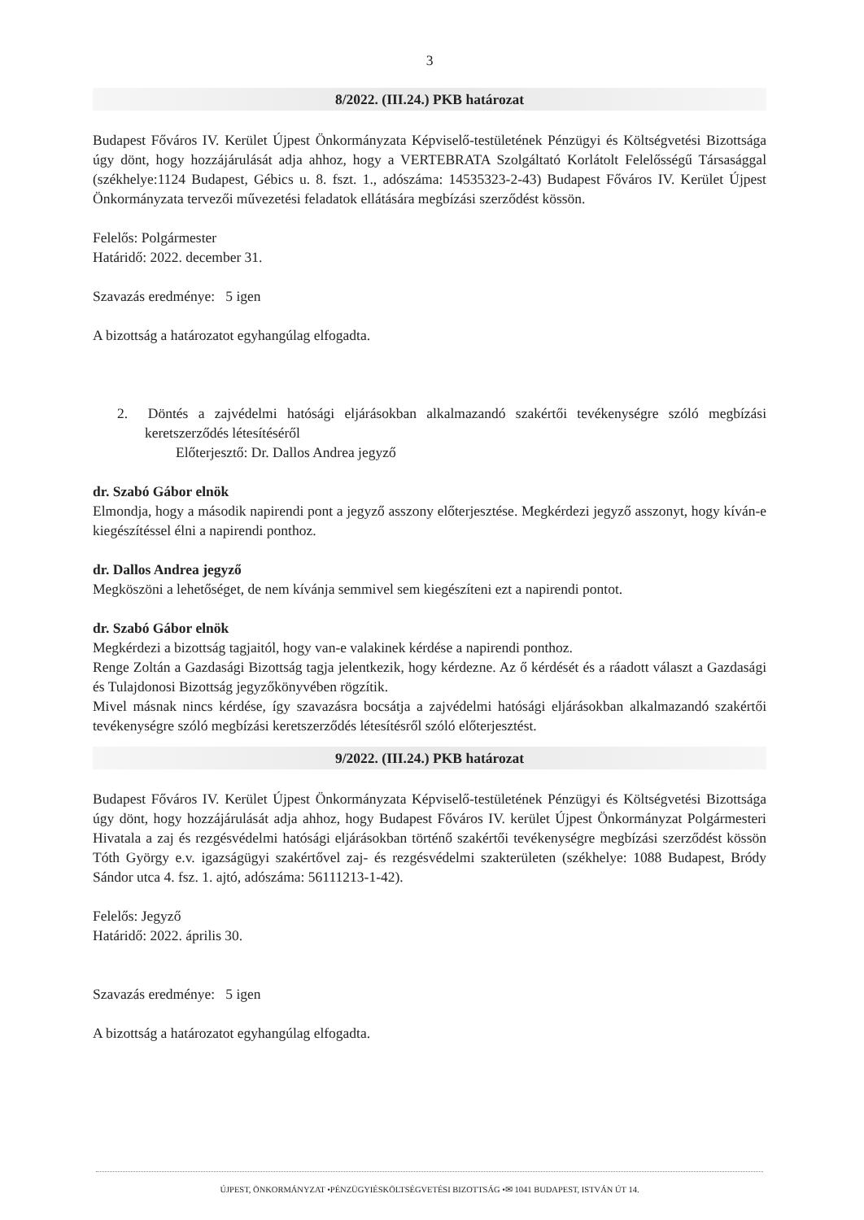3
8/2022. (III.24.) PKB határozat
Budapest Főváros IV. Kerület Újpest Önkormányzata Képviselő-testületének Pénzügyi és Költségvetési Bizottsága úgy dönt, hogy hozzájárulását adja ahhoz, hogy a VERTEBRATA Szolgáltató Korlátolt Felelősségű Társasággal (székhelye:1124 Budapest, Gébics u. 8. fszt. 1., adószáma: 14535323-2-43) Budapest Főváros IV. Kerület Újpest Önkormányzata tervezői művezetési feladatok ellátására megbízási szerződést kössön.
Felelős: Polgármester
Határidő: 2022. december 31.
Szavazás eredménye: 5 igen
A bizottság a határozatot egyhangúlag elfogadta.
2. Döntés a zajvédelmi hatósági eljárásokban alkalmazandó szakértői tevékenységre szóló megbízási keretszerződés létesítéséről
Előterjesztő: Dr. Dallos Andrea jegyző
dr. Szabó Gábor elnök
Elmondja, hogy a második napirendi pont a jegyző asszony előterjesztése. Megkérdezi jegyző asszonyt, hogy kíván-e kiegészítéssel élni a napirendi ponthoz.
dr. Dallos Andrea jegyző
Megköszöni a lehetőséget, de nem kívánja semmivel sem kiegészíteni ezt a napirendi pontot.
dr. Szabó Gábor elnök
Megkérdezi a bizottság tagjaitól, hogy van-e valakinek kérdése a napirendi ponthoz.
Renge Zoltán a Gazdasági Bizottság tagja jelentkezik, hogy kérdezne. Az ő kérdését és a ráadott választ a Gazdasági és Tulajdonosi Bizottság jegyzőkönyvében rögzítik.
Mivel másnak nincs kérdése, így szavazásra bocsátja a zajvédelmi hatósági eljárásokban alkalmazandó szakértői tevékenységre szóló megbízási keretszerződés létesítésről szóló előterjesztést.
9/2022. (III.24.) PKB határozat
Budapest Főváros IV. Kerület Újpest Önkormányzata Képviselő-testületének Pénzügyi és Költségvetési Bizottsága úgy dönt, hogy hozzájárulását adja ahhoz, hogy Budapest Főváros IV. kerület Újpest Önkormányzat Polgármesteri Hivatala a zaj és rezgésvédelmi hatósági eljárásokban történő szakértői tevékenységre megbízási szerződést kössön Tóth György e.v. igazságügyi szakértővel zaj- és rezgésvédelmi szakterületen (székhelye: 1088 Budapest, Bródy Sándor utca 4. fsz. 1. ajtó, adószáma: 56111213-1-42).
Felelős: Jegyző
Határidő: 2022. április 30.
Szavazás eredménye: 5 igen
A bizottság a határozatot egyhangúlag elfogadta.
ÚJPEST, ÖNKORMÁNYZAT •PÉNZÜGYIÉSKÖLTSÉGVETÉSI BIZOTTSÁG •✉ 1041 BUDAPEST, ISTVÁN ÚT 14.